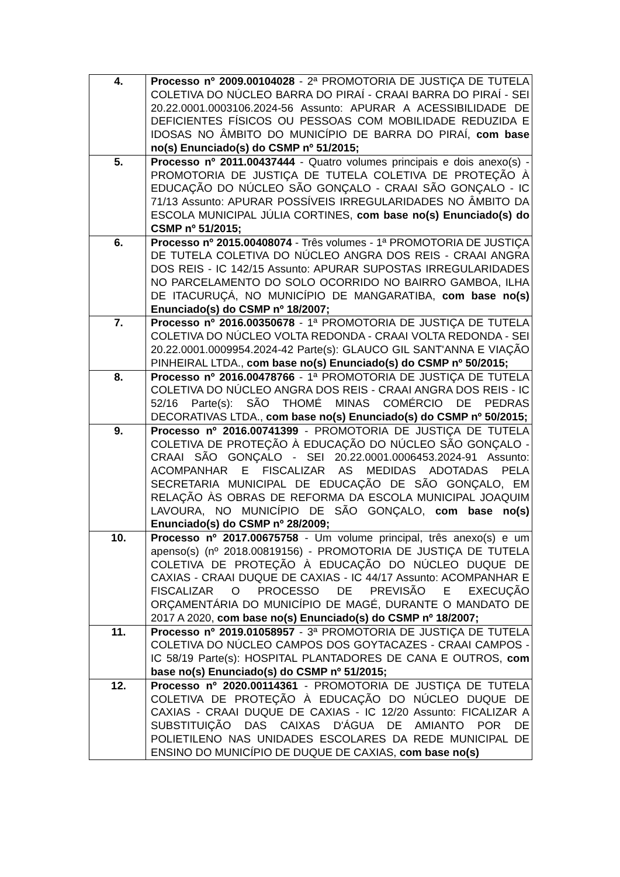| 4. | Processo nº 2009.00104028 - 2ª PROMOTORIA DE JUSTIÇA DE TUTELA COLETIVA DO NÚCLEO BARRA DO PIRAÍ - CRAAI BARRA DO PIRAÍ - SEI 20.22.0001.0003106.2024-56 Assunto: APURAR A ACESSIBILIDADE DE DEFICIENTES FÍSICOS OU PESSOAS COM MOBILIDADE REDUZIDA E IDOSAS NO ÂMBITO DO MUNICÍPIO DE BARRA DO PIRAÍ, com base no(s) Enunciado(s) do CSMP nº 51/2015; |
| 5. | Processo nº 2011.00437444 - Quatro volumes principais e dois anexo(s) - PROMOTORIA DE JUSTIÇA DE TUTELA COLETIVA DE PROTEÇÃO À EDUCAÇÃO DO NÚCLEO SÃO GONÇALO - CRAAI SÃO GONÇALO - IC 71/13 Assunto: APURAR POSSÍVEIS IRREGULARIDADES NO ÂMBITO DA ESCOLA MUNICIPAL JÚLIA CORTINES, com base no(s) Enunciado(s) do CSMP nº 51/2015; |
| 6. | Processo nº 2015.00408074 - Três volumes - 1ª PROMOTORIA DE JUSTIÇA DE TUTELA COLETIVA DO NÚCLEO ANGRA DOS REIS - CRAAI ANGRA DOS REIS - IC 142/15 Assunto: APURAR SUPOSTAS IRREGULARIDADES NO PARCELAMENTO DO SOLO OCORRIDO NO BAIRRO GAMBOA, ILHA DE ITACURUÇÁ, NO MUNICÍPIO DE MANGARATIBA, com base no(s) Enunciado(s) do CSMP nº 18/2007; |
| 7. | Processo nº 2016.00350678 - 1ª PROMOTORIA DE JUSTIÇA DE TUTELA COLETIVA DO NÚCLEO VOLTA REDONDA - CRAAI VOLTA REDONDA - SEI 20.22.0001.0009954.2024-42 Parte(s): GLAUCO GIL SANT'ANNA E VIAÇÃO PINHEIRAL LTDA., com base no(s) Enunciado(s) do CSMP nº 50/2015; |
| 8. | Processo nº 2016.00478766 - 1ª PROMOTORIA DE JUSTIÇA DE TUTELA COLETIVA DO NÚCLEO ANGRA DOS REIS - CRAAI ANGRA DOS REIS - IC 52/16 Parte(s): SÃO THOMÉ MINAS COMÉRCIO DE PEDRAS DECORATIVAS LTDA., com base no(s) Enunciado(s) do CSMP nº 50/2015; |
| 9. | Processo nº 2016.00741399 - PROMOTORIA DE JUSTIÇA DE TUTELA COLETIVA DE PROTEÇÃO À EDUCAÇÃO DO NÚCLEO SÃO GONÇALO - CRAAI SÃO GONÇALO - SEI 20.22.0001.0006453.2024-91 Assunto: ACOMPANHAR E FISCALIZAR AS MEDIDAS ADOTADAS PELA SECRETARIA MUNICIPAL DE EDUCAÇÃO DE SÃO GONÇALO, EM RELAÇÃO ÀS OBRAS DE REFORMA DA ESCOLA MUNICIPAL JOAQUIM LAVOURA, NO MUNICÍPIO DE SÃO GONÇALO, com base no(s) Enunciado(s) do CSMP nº 28/2009; |
| 10. | Processo nº 2017.00675758 - Um volume principal, três anexo(s) e um apenso(s) (nº 2018.00819156) - PROMOTORIA DE JUSTIÇA DE TUTELA COLETIVA DE PROTEÇÃO À EDUCAÇÃO DO NÚCLEO DUQUE DE CAXIAS - CRAAI DUQUE DE CAXIAS - IC 44/17 Assunto: ACOMPANHAR E FISCALIZAR O PROCESSO DE PREVISÃO E EXECUÇÃO ORÇAMENTÁRIA DO MUNICÍPIO DE MAGÉ, DURANTE O MANDATO DE 2017 A 2020, com base no(s) Enunciado(s) do CSMP nº 18/2007; |
| 11. | Processo nº 2019.01058957 - 3ª PROMOTORIA DE JUSTIÇA DE TUTELA COLETIVA DO NÚCLEO CAMPOS DOS GOYTACAZES - CRAAI CAMPOS - IC 58/19 Parte(s): HOSPITAL PLANTADORES DE CANA E OUTROS, com base no(s) Enunciado(s) do CSMP nº 51/2015; |
| 12. | Processo nº 2020.00114361 - PROMOTORIA DE JUSTIÇA DE TUTELA COLETIVA DE PROTEÇÃO À EDUCAÇÃO DO NÚCLEO DUQUE DE CAXIAS - CRAAI DUQUE DE CAXIAS - IC 12/20 Assunto: FICALIZAR A SUBSTITUIÇÃO DAS CAIXAS D'ÁGUA DE AMIANTO POR DE POLIETILENO NAS UNIDADES ESCOLARES DA REDE MUNICIPAL DE ENSINO DO MUNICÍPIO DE DUQUE DE CAXIAS, com base no(s) |